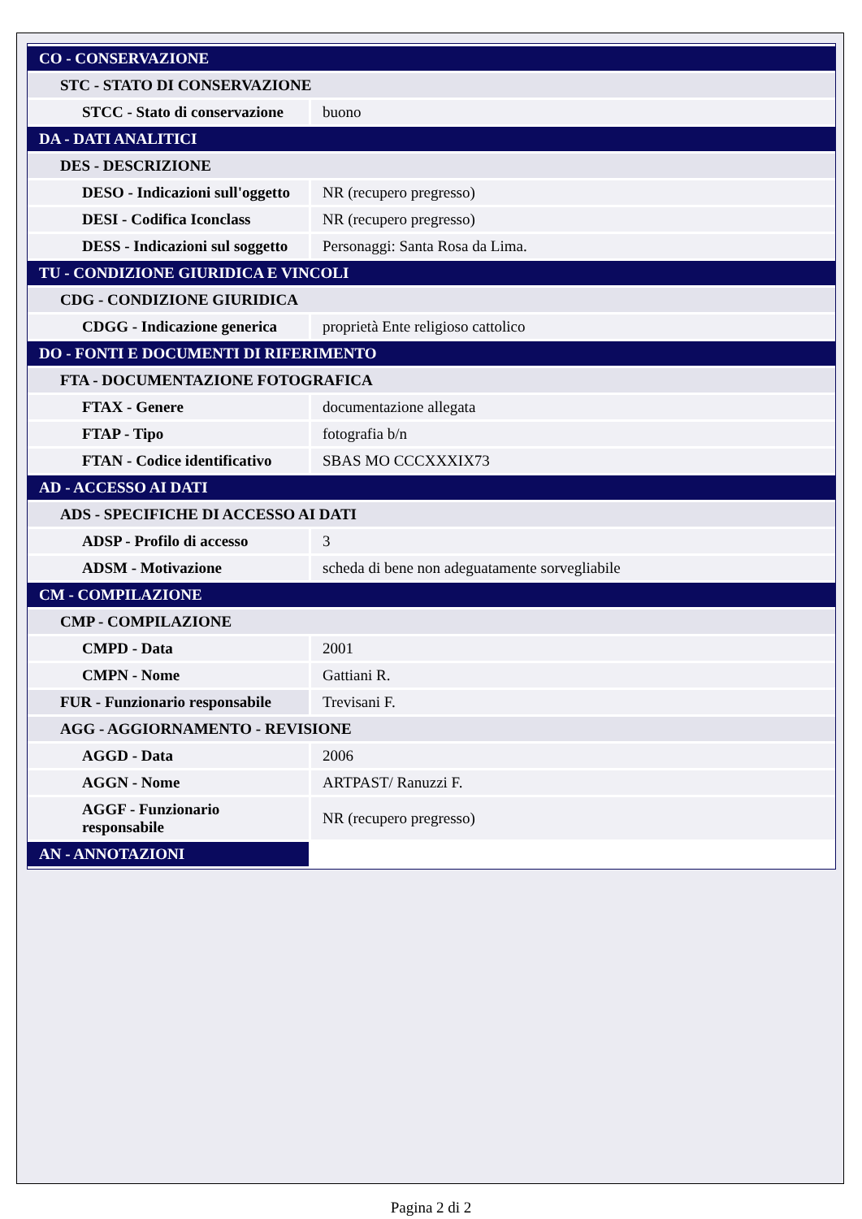| CO - CONSERVAZIONE | |
| STC - STATO DI CONSERVAZIONE | |
| STCC - Stato di conservazione | buono |
| DA - DATI ANALITICI | |
| DES - DESCRIZIONE | |
| DESO - Indicazioni sull'oggetto | NR (recupero pregresso) |
| DESI - Codifica Iconclass | NR (recupero pregresso) |
| DESS - Indicazioni sul soggetto | Personaggi: Santa Rosa da Lima. |
| TU - CONDIZIONE GIURIDICA E VINCOLI | |
| CDG - CONDIZIONE GIURIDICA | |
| CDGG - Indicazione generica | proprietà Ente religioso cattolico |
| DO - FONTI E DOCUMENTI DI RIFERIMENTO | |
| FTA - DOCUMENTAZIONE FOTOGRAFICA | |
| FTAX - Genere | documentazione allegata |
| FTAP - Tipo | fotografia b/n |
| FTAN - Codice identificativo | SBAS MO CCCXXXIX73 |
| AD - ACCESSO AI DATI | |
| ADS - SPECIFICHE DI ACCESSO AI DATI | |
| ADSP - Profilo di accesso | 3 |
| ADSM - Motivazione | scheda di bene non adeguatamente sorvegliabile |
| CM - COMPILAZIONE | |
| CMP - COMPILAZIONE | |
| CMPD - Data | 2001 |
| CMPN - Nome | Gattiani R. |
| FUR - Funzionario responsabile | Trevisani F. |
| AGG - AGGIORNAMENTO - REVISIONE | |
| AGGD - Data | 2006 |
| AGGN - Nome | ARTPAST/ Ranuzzi F. |
| AGGF - Funzionario responsabile | NR (recupero pregresso) |
| AN - ANNOTAZIONI | |
Pagina 2 di 2